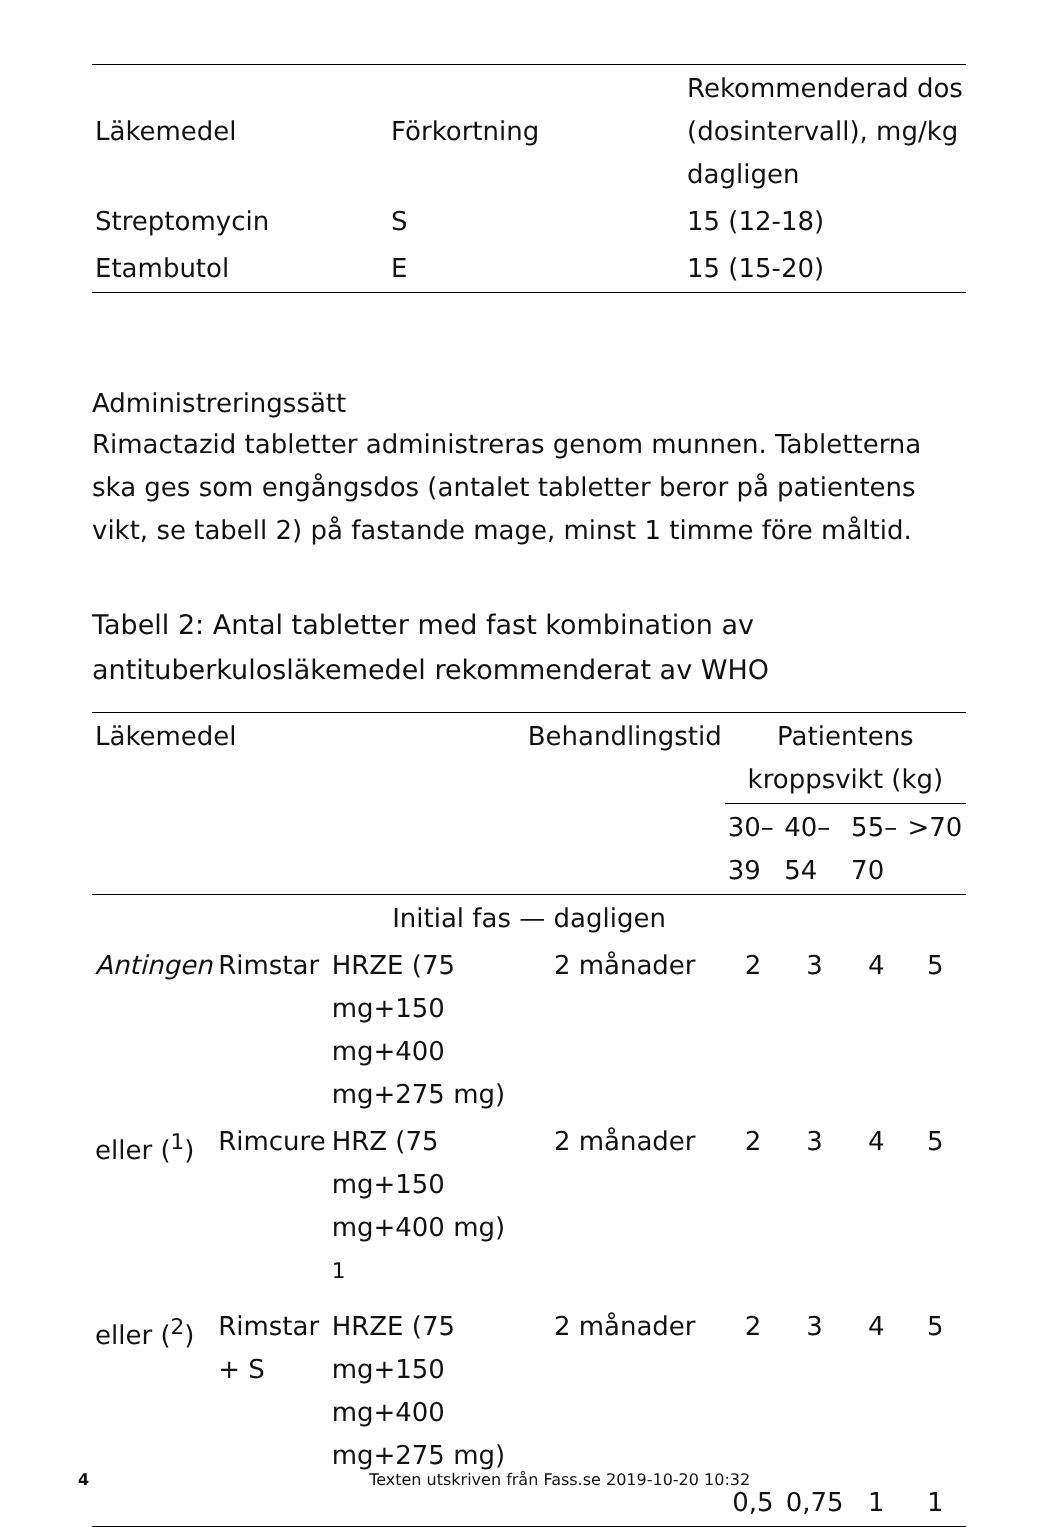| Läkemedel | Förkortning | Rekommenderad dos (dosintervall), mg/kg dagligen |
| Streptomycin | S | 15 (12-18) |
| Etambutol | E | 15 (15-20) |
Administreringssätt
Rimactazid tabletter administreras genom munnen. Tabletterna ska ges som engångsdos (antalet tabletter beror på patientens vikt, se tabell 2) på fastande mage, minst 1 timme före måltid.
Tabell 2: Antal tabletter med fast kombination av antituberkulosläkemedel rekommenderat av WHO
| Läkemedel | | | Behandlingstid | Patientens kroppsvikt (kg) | | | |
| --- | --- | --- | --- | --- | --- | --- | --- |
| | | | | 30–39 | 40–54 | 55–70 | >70 |
| Initial fas — dagligen | | | | | | | |
| Antingen | Rimstar | HRZE (75 mg+150 mg+400 mg+275 mg) | 2 månader | 2 | 3 | 4 | 5 |
| eller (<sup>1</sup>) | Rimcure | HRZ (75 mg+150 mg+400 mg) <sup>1</sup> | 2 månader | 2 | 3 | 4 | 5 |
| eller (<sup>2</sup>) | Rimstar + S | HRZE (75 mg+150 mg+400 mg+275 mg) | 2 månader | 2 | 3 | 4 | 5 |
| | | | | 0,5 | 0,75 | 1 | 1 |
4 Texten utskriven från Fass.se 2019-10-20 10:32